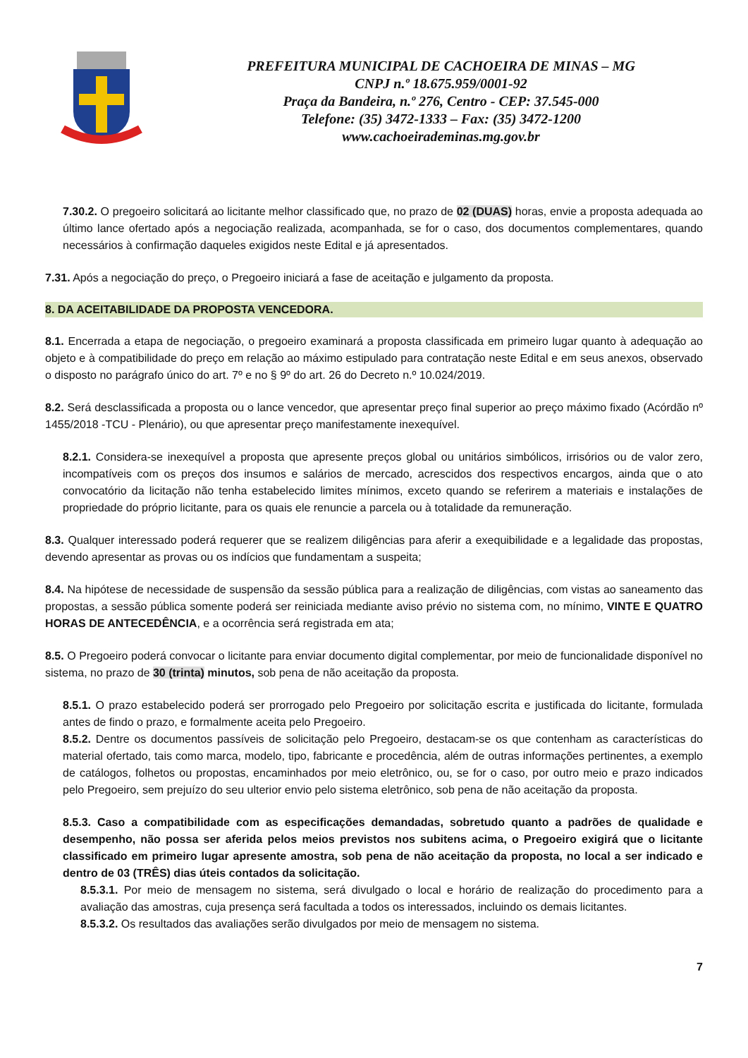PREFEITURA MUNICIPAL DE CACHOEIRA DE MINAS – MG
CNPJ n.º 18.675.959/0001-92
Praça da Bandeira, n.º 276, Centro - CEP: 37.545-000
Telefone: (35) 3472-1333 – Fax: (35) 3472-1200
www.cachoeirademinas.mg.gov.br
7.30.2. O pregoeiro solicitará ao licitante melhor classificado que, no prazo de 02 (DUAS) horas, envie a proposta adequada ao último lance ofertado após a negociação realizada, acompanhada, se for o caso, dos documentos complementares, quando necessários à confirmação daqueles exigidos neste Edital e já apresentados.
7.31. Após a negociação do preço, o Pregoeiro iniciará a fase de aceitação e julgamento da proposta.
8. DA ACEITABILIDADE DA PROPOSTA VENCEDORA.
8.1. Encerrada a etapa de negociação, o pregoeiro examinará a proposta classificada em primeiro lugar quanto à adequação ao objeto e à compatibilidade do preço em relação ao máximo estipulado para contratação neste Edital e em seus anexos, observado o disposto no parágrafo único do art. 7º e no § 9º do art. 26 do Decreto n.º 10.024/2019.
8.2. Será desclassificada a proposta ou o lance vencedor, que apresentar preço final superior ao preço máximo fixado (Acórdão nº 1455/2018 -TCU - Plenário), ou que apresentar preço manifestamente inexequível.
8.2.1. Considera-se inexequível a proposta que apresente preços global ou unitários simbólicos, irrisórios ou de valor zero, incompatíveis com os preços dos insumos e salários de mercado, acrescidos dos respectivos encargos, ainda que o ato convocatório da licitação não tenha estabelecido limites mínimos, exceto quando se referirem a materiais e instalações de propriedade do próprio licitante, para os quais ele renuncie a parcela ou à totalidade da remuneração.
8.3. Qualquer interessado poderá requerer que se realizem diligências para aferir a exequibilidade e a legalidade das propostas, devendo apresentar as provas ou os indícios que fundamentam a suspeita;
8.4. Na hipótese de necessidade de suspensão da sessão pública para a realização de diligências, com vistas ao saneamento das propostas, a sessão pública somente poderá ser reiniciada mediante aviso prévio no sistema com, no mínimo, VINTE E QUATRO HORAS DE ANTECEDÊNCIA, e a ocorrência será registrada em ata;
8.5. O Pregoeiro poderá convocar o licitante para enviar documento digital complementar, por meio de funcionalidade disponível no sistema, no prazo de 30 (trinta) minutos, sob pena de não aceitação da proposta.
8.5.1. O prazo estabelecido poderá ser prorrogado pelo Pregoeiro por solicitação escrita e justificada do licitante, formulada antes de findo o prazo, e formalmente aceita pelo Pregoeiro.
8.5.2. Dentre os documentos passíveis de solicitação pelo Pregoeiro, destacam-se os que contenham as características do material ofertado, tais como marca, modelo, tipo, fabricante e procedência, além de outras informações pertinentes, a exemplo de catálogos, folhetos ou propostas, encaminhados por meio eletrônico, ou, se for o caso, por outro meio e prazo indicados pelo Pregoeiro, sem prejuízo do seu ulterior envio pelo sistema eletrônico, sob pena de não aceitação da proposta.
8.5.3. Caso a compatibilidade com as especificações demandadas, sobretudo quanto a padrões de qualidade e desempenho, não possa ser aferida pelos meios previstos nos subitens acima, o Pregoeiro exigirá que o licitante classificado em primeiro lugar apresente amostra, sob pena de não aceitação da proposta, no local a ser indicado e dentro de 03 (TRÊS) dias úteis contados da solicitação.
8.5.3.1. Por meio de mensagem no sistema, será divulgado o local e horário de realização do procedimento para a avaliação das amostras, cuja presença será facultada a todos os interessados, incluindo os demais licitantes.
8.5.3.2. Os resultados das avaliações serão divulgados por meio de mensagem no sistema.
7